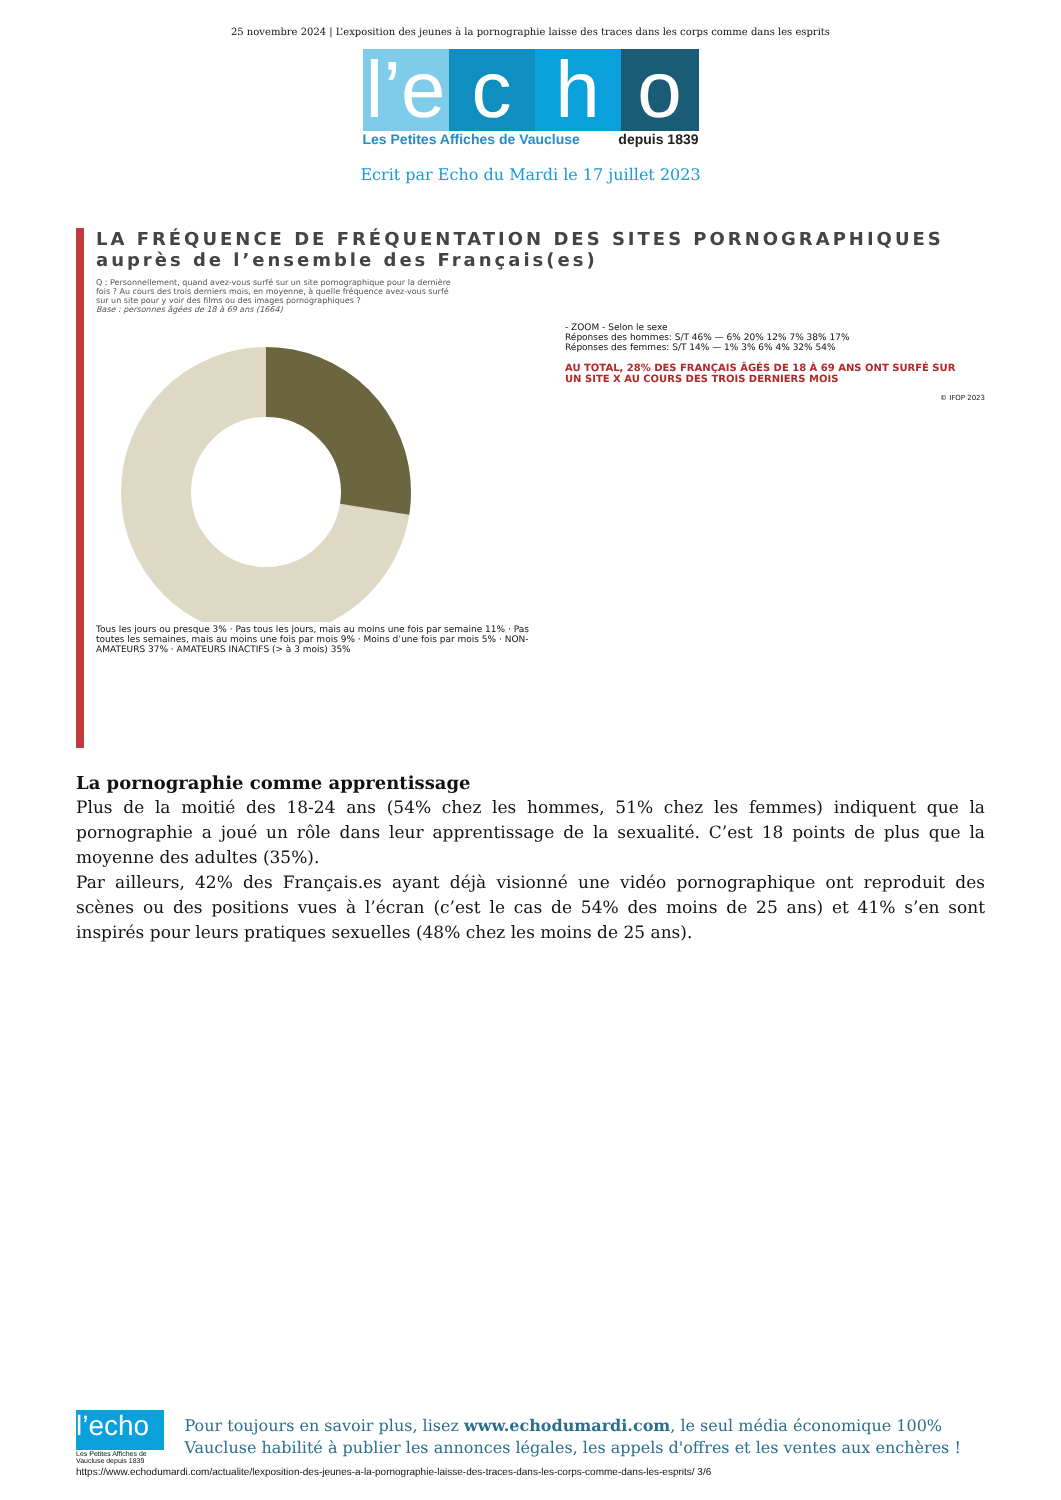25 novembre 2024 | L’exposition des jeunes à la pornographie laisse des traces dans les corps comme dans les esprits
l’e
c
h
o
Les Petites Affiches de Vaucluse depuis 1839
Ecrit par Echo du Mardi le 17 juillet 2023
LA FRÉQUENCE DE FRÉQUENTATION DES SITES PORNOGRAPHIQUES
auprès de l’ensemble des Français(es)
Q : Personnellement, quand avez-vous surfé sur un site pornographique pour la dernière fois ? Au cours des trois derniers mois, en moyenne, à quelle fréquence avez-vous surfé sur un site pour y voir des films ou des images pornographiques ?
Base : personnes âgées de 18 à 69 ans (1664)
Tous les jours ou presque 3% · Pas tous les jours, mais au moins une fois par semaine 11% · Pas toutes les semaines, mais au moins une fois par mois 9% · Moins d’une fois par mois 5% · NON-AMATEURS 37% · AMATEURS INACTIFS (> à 3 mois) 35%
- ZOOM - Selon le sexe
Réponses des hommes: S/T 46% — 6% 20% 12% 7% 38% 17%
Réponses des femmes: S/T 14% — 1% 3% 6% 4% 32% 54%
AU TOTAL, 28% DES FRANÇAIS ÂGÉS DE 18 À 69 ANS ONT SURFÉ SUR UN SITE X AU COURS DES TROIS DERNIERS MOIS
© IFOP 2023
La pornographie comme apprentissage
Plus de la moitié des 18-24 ans (54% chez les hommes, 51% chez les femmes) indiquent que la pornographie a joué un rôle dans leur apprentissage de la sexualité. C’est 18 points de plus que la moyenne des adultes (35%).
Par ailleurs, 42% des Français.es ayant déjà visionné une vidéo pornographique ont reproduit des scènes ou des positions vues à l’écran (c’est le cas de 54% des moins de 25 ans) et 41% s’en sont inspirés pour leurs pratiques sexuelles (48% chez les moins de 25 ans).
l’echo
Les Petites Affiches de Vaucluse depuis 1839
Pour toujours en savoir plus, lisez www.echodumardi.com, le seul média économique 100% Vaucluse habilité à publier les annonces légales, les appels d'offres et les ventes aux enchères !
https://www.echodumardi.com/actualite/lexposition-des-jeunes-a-la-pornographie-laisse-des-traces-dans-les-corps-comme-dans-les-esprits/ 3/6